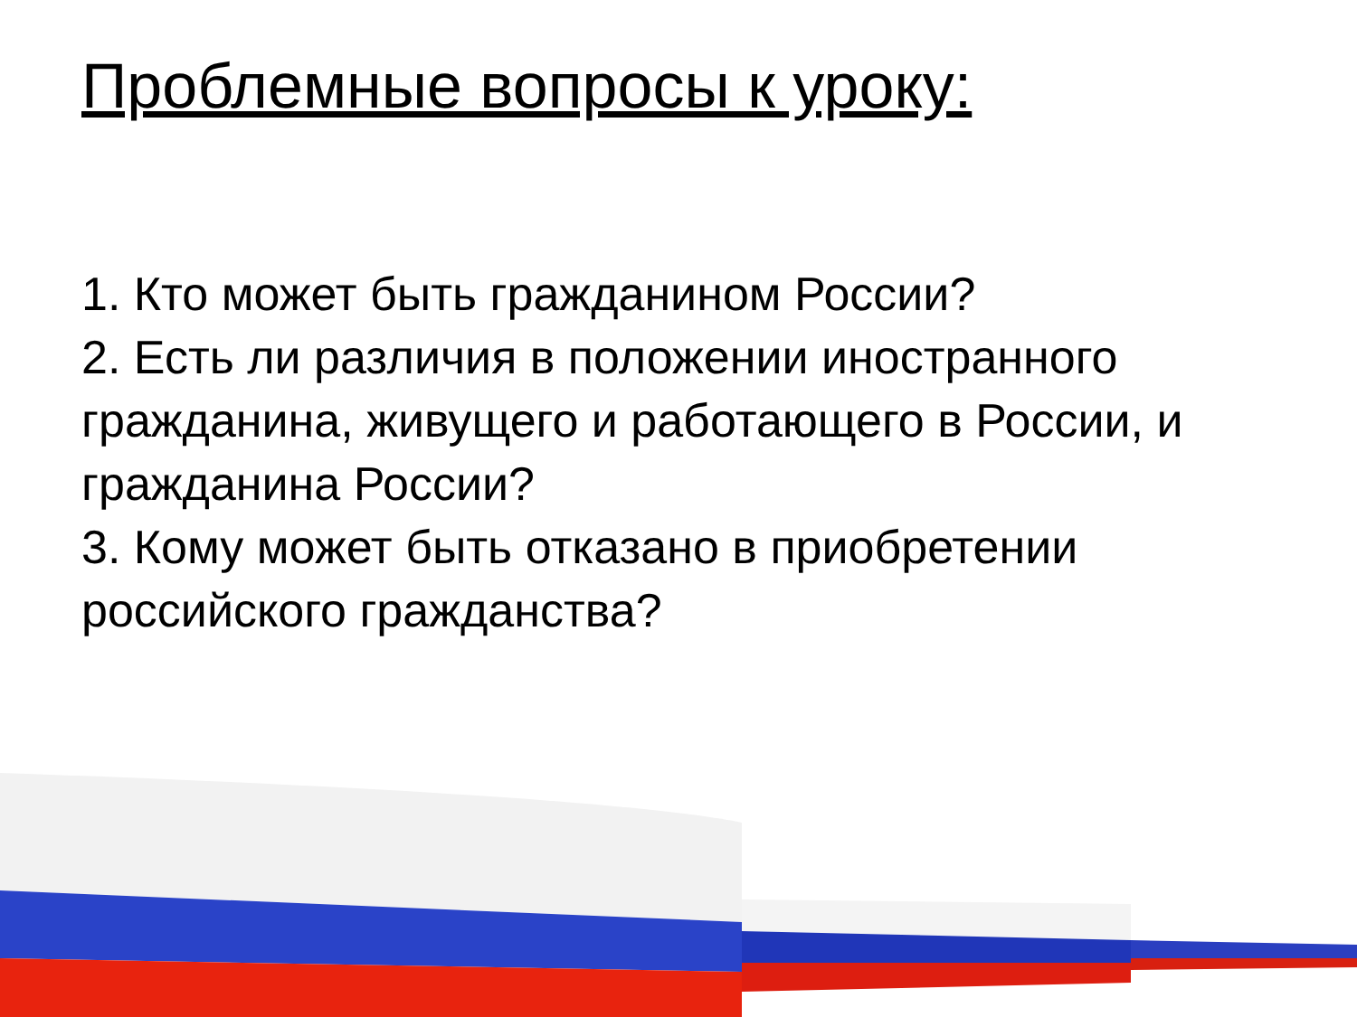Проблемные вопросы к уроку:
1. Кто может быть гражданином России?
2. Есть ли различия в положении иностранного гражданина, живущего и работающего в России, и гражданина России?
3. Кому может быть отказано в приобретении российского гражданства?